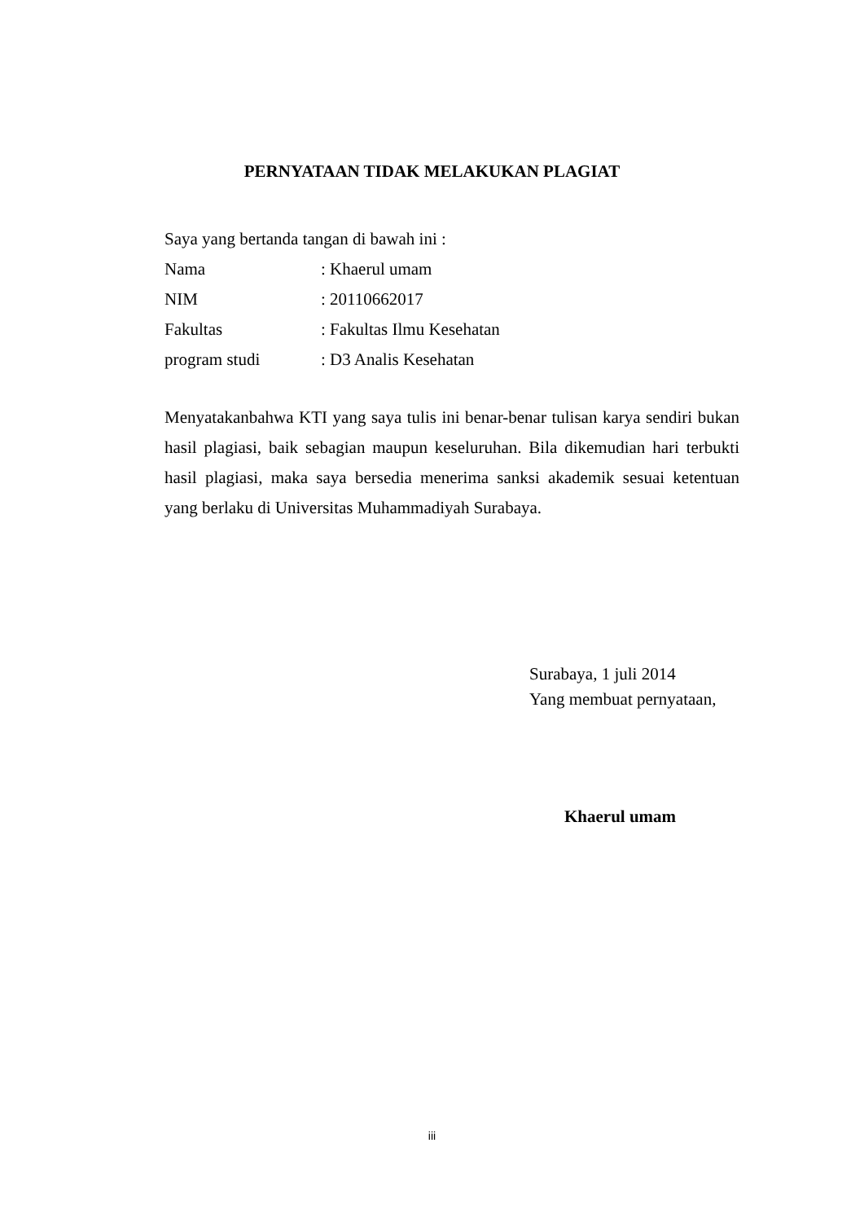PERNYATAAN TIDAK MELAKUKAN PLAGIAT
Saya yang bertanda tangan di bawah ini :
Nama: Khaerul umam
NIM: 20110662017
Fakultas: Fakultas Ilmu Kesehatan
program studi: D3 Analis Kesehatan
Menyatakanbahwa KTI yang saya tulis ini benar-benar tulisan karya sendiri bukan hasil plagiasi, baik sebagian maupun keseluruhan. Bila dikemudian hari terbukti hasil plagiasi, maka saya bersedia menerima sanksi akademik sesuai ketentuan yang berlaku di Universitas Muhammadiyah Surabaya.
Surabaya, 1 juli 2014
Yang membuat pernyataan,
Khaerul umam
iii